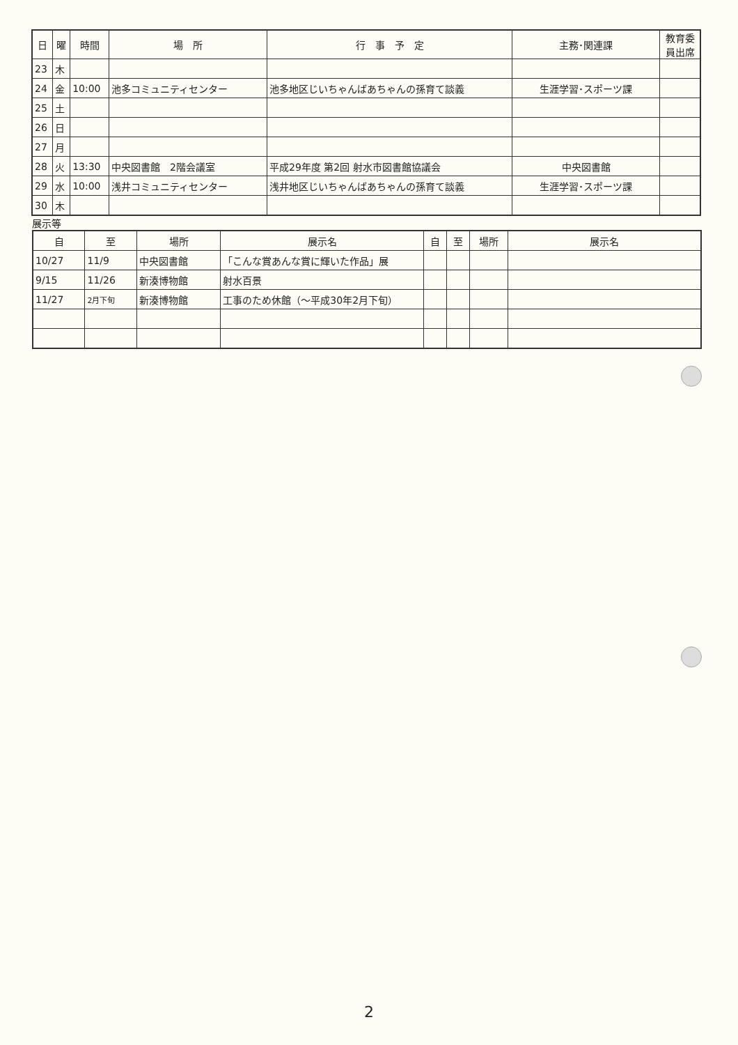| 日 | 曜 | 時間 | 場 所 | 行 事 予 定 | 主務･関連課 | 教育委 員出席 |
| --- | --- | --- | --- | --- | --- | --- |
| 23 | 木 | | | | | |
| 24 | 金 | 10:00 | 池多コミュニティセンター | 池多地区じいちゃんばあちゃんの孫育て談義 | 生涯学習･スポーツ課 | |
| 25 | 土 | | | | | |
| 26 | 日 | | | | | |
| 27 | 月 | | | | | |
| 28 | 火 | 13:30 | 中央図書館 2階会議室 | 平成29年度 第2回 射水市図書館協議会 | 中央図書館 | |
| 29 | 水 | 10:00 | 浅井コミュニティセンター | 浅井地区じいちゃんばあちゃんの孫育て談義 | 生涯学習･スポーツ課 | |
| 30 | 木 | | | | | |
展示等
| 自 | 至 | 場所 | 展示名 | 自 | 至 | 場所 | 展示名 |
| --- | --- | --- | --- | --- | --- | --- | --- |
| 10/27 | 11/9 | 中央図書館 | 「こんな賞あんな賞に輝いた作品」展 | | | | |
| 9/15 | 11/26 | 新湊博物館 | 射水百景 | | | | |
| 11/27 | 2月下旬 | 新湊博物館 | 工事のため休館（～平成30年2月下旬） | | | | |
2